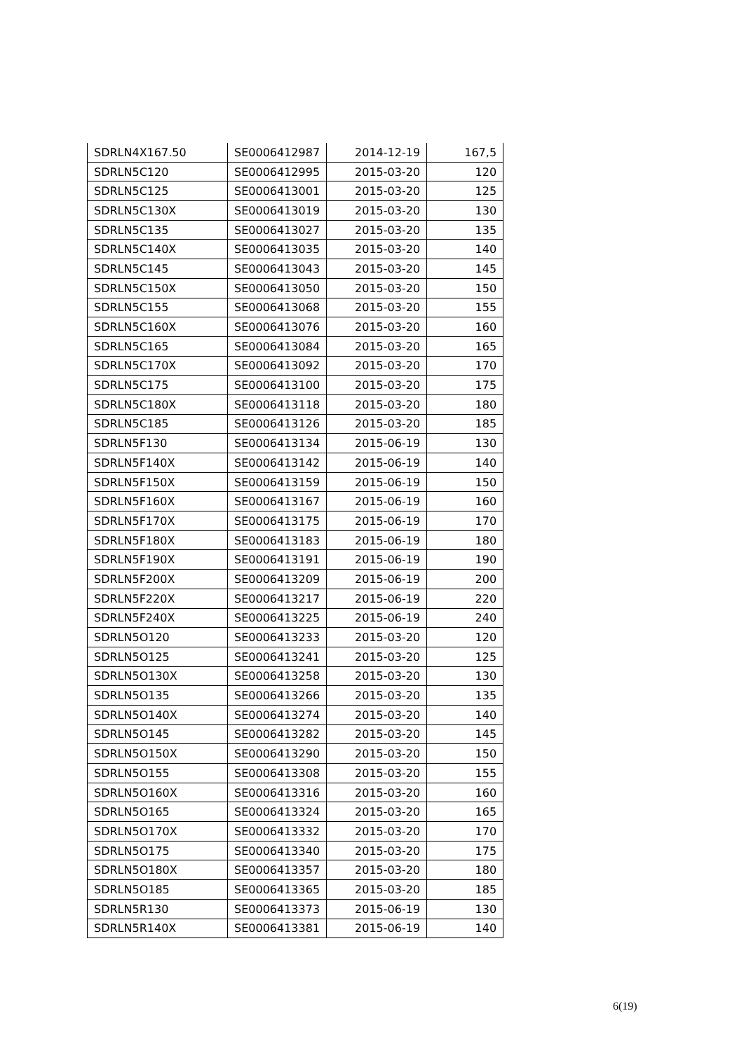| SDRLN4X167.50 | SE0006412987 | 2014-12-19 | 167,5 |
| SDRLN5C120 | SE0006412995 | 2015-03-20 | 120 |
| SDRLN5C125 | SE0006413001 | 2015-03-20 | 125 |
| SDRLN5C130X | SE0006413019 | 2015-03-20 | 130 |
| SDRLN5C135 | SE0006413027 | 2015-03-20 | 135 |
| SDRLN5C140X | SE0006413035 | 2015-03-20 | 140 |
| SDRLN5C145 | SE0006413043 | 2015-03-20 | 145 |
| SDRLN5C150X | SE0006413050 | 2015-03-20 | 150 |
| SDRLN5C155 | SE0006413068 | 2015-03-20 | 155 |
| SDRLN5C160X | SE0006413076 | 2015-03-20 | 160 |
| SDRLN5C165 | SE0006413084 | 2015-03-20 | 165 |
| SDRLN5C170X | SE0006413092 | 2015-03-20 | 170 |
| SDRLN5C175 | SE0006413100 | 2015-03-20 | 175 |
| SDRLN5C180X | SE0006413118 | 2015-03-20 | 180 |
| SDRLN5C185 | SE0006413126 | 2015-03-20 | 185 |
| SDRLN5F130 | SE0006413134 | 2015-06-19 | 130 |
| SDRLN5F140X | SE0006413142 | 2015-06-19 | 140 |
| SDRLN5F150X | SE0006413159 | 2015-06-19 | 150 |
| SDRLN5F160X | SE0006413167 | 2015-06-19 | 160 |
| SDRLN5F170X | SE0006413175 | 2015-06-19 | 170 |
| SDRLN5F180X | SE0006413183 | 2015-06-19 | 180 |
| SDRLN5F190X | SE0006413191 | 2015-06-19 | 190 |
| SDRLN5F200X | SE0006413209 | 2015-06-19 | 200 |
| SDRLN5F220X | SE0006413217 | 2015-06-19 | 220 |
| SDRLN5F240X | SE0006413225 | 2015-06-19 | 240 |
| SDRLN5O120 | SE0006413233 | 2015-03-20 | 120 |
| SDRLN5O125 | SE0006413241 | 2015-03-20 | 125 |
| SDRLN5O130X | SE0006413258 | 2015-03-20 | 130 |
| SDRLN5O135 | SE0006413266 | 2015-03-20 | 135 |
| SDRLN5O140X | SE0006413274 | 2015-03-20 | 140 |
| SDRLN5O145 | SE0006413282 | 2015-03-20 | 145 |
| SDRLN5O150X | SE0006413290 | 2015-03-20 | 150 |
| SDRLN5O155 | SE0006413308 | 2015-03-20 | 155 |
| SDRLN5O160X | SE0006413316 | 2015-03-20 | 160 |
| SDRLN5O165 | SE0006413324 | 2015-03-20 | 165 |
| SDRLN5O170X | SE0006413332 | 2015-03-20 | 170 |
| SDRLN5O175 | SE0006413340 | 2015-03-20 | 175 |
| SDRLN5O180X | SE0006413357 | 2015-03-20 | 180 |
| SDRLN5O185 | SE0006413365 | 2015-03-20 | 185 |
| SDRLN5R130 | SE0006413373 | 2015-06-19 | 130 |
| SDRLN5R140X | SE0006413381 | 2015-06-19 | 140 |
6(19)